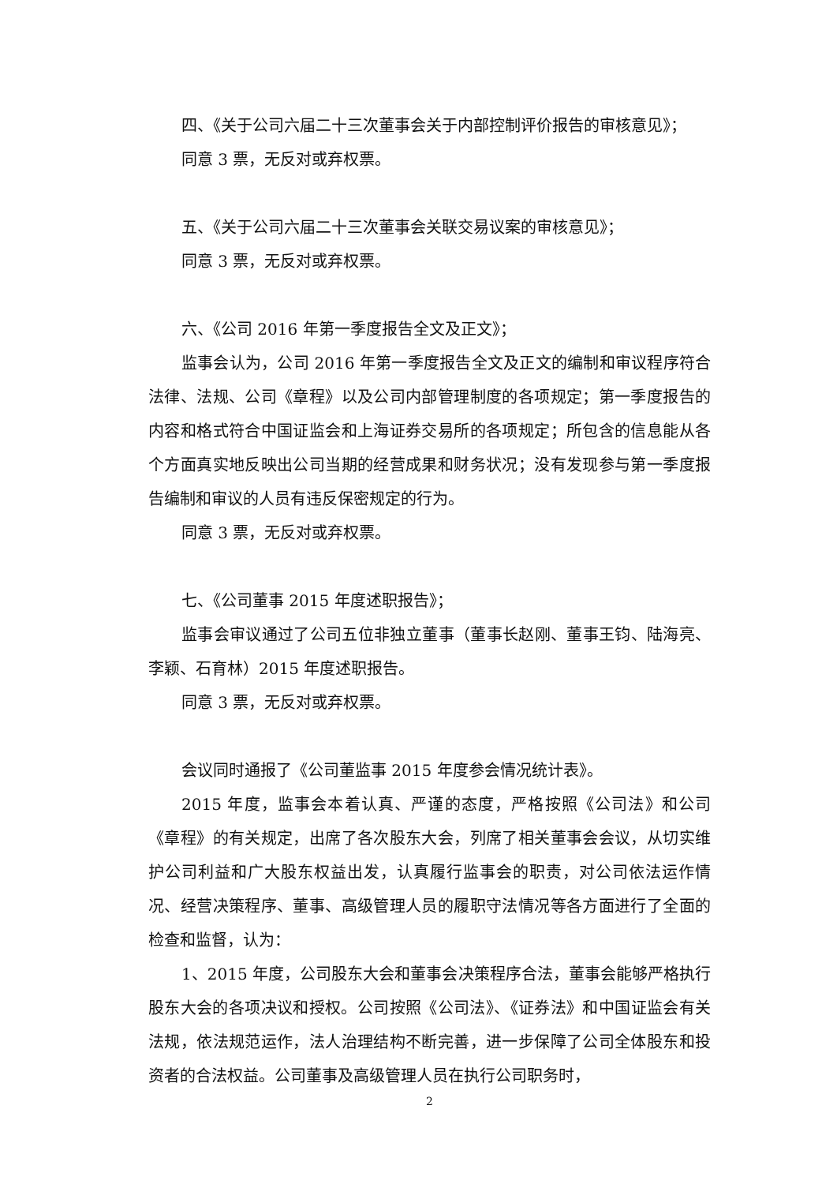四、《关于公司六届二十三次董事会关于内部控制评价报告的审核意见》；
同意 3 票，无反对或弃权票。
五、《关于公司六届二十三次董事会关联交易议案的审核意见》；
同意 3 票，无反对或弃权票。
六、《公司 2016 年第一季度报告全文及正文》；
监事会认为，公司 2016 年第一季度报告全文及正文的编制和审议程序符合法律、法规、公司《章程》以及公司内部管理制度的各项规定；第一季度报告的内容和格式符合中国证监会和上海证券交易所的各项规定；所包含的信息能从各个方面真实地反映出公司当期的经营成果和财务状况；没有发现参与第一季度报告编制和审议的人员有违反保密规定的行为。
同意 3 票，无反对或弃权票。
七、《公司董事 2015 年度述职报告》；
监事会审议通过了公司五位非独立董事（董事长赵刚、董事王钧、陆海亮、李颖、石育林）2015 年度述职报告。
同意 3 票，无反对或弃权票。
会议同时通报了《公司董监事 2015 年度参会情况统计表》。
2015 年度，监事会本着认真、严谨的态度，严格按照《公司法》和公司《章程》的有关规定，出席了各次股东大会，列席了相关董事会会议，从切实维护公司利益和广大股东权益出发，认真履行监事会的职责，对公司依法运作情况、经营决策程序、董事、高级管理人员的履职守法情况等各方面进行了全面的检查和监督，认为：
1、2015 年度，公司股东大会和董事会决策程序合法，董事会能够严格执行股东大会的各项决议和授权。公司按照《公司法》、《证券法》和中国证监会有关法规，依法规范运作，法人治理结构不断完善，进一步保障了公司全体股东和投资者的合法权益。公司董事及高级管理人员在执行公司职务时，
2